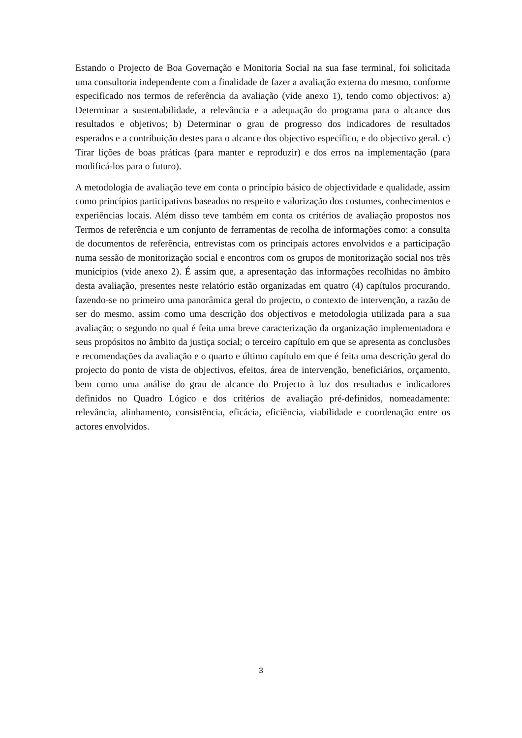Estando o Projecto de Boa Governação e Monitoria Social na sua fase terminal, foi solicitada uma consultoria independente com a finalidade de fazer a avaliação externa do mesmo, conforme especificado nos termos de referência da avaliação (vide anexo 1), tendo como objectivos: a) Determinar a sustentabilidade, a relevância e a adequação do programa para o alcance dos resultados e objetivos; b) Determinar o grau de progresso dos indicadores de resultados esperados e a contribuição destes para o alcance dos objectivo específico, e do objectivo geral. c) Tirar lições de boas práticas (para manter e reproduzir) e dos erros na implementação (para modificá-los para o futuro).
A metodologia de avaliação teve em conta o princípio básico de objectividade e qualidade, assim como princípios participativos baseados no respeito e valorização dos costumes, conhecimentos e experiências locais. Além disso teve também em conta os critérios de avaliação propostos nos Termos de referência e um conjunto de ferramentas de recolha de informações como: a consulta de documentos de referência, entrevistas com os principais actores envolvidos e a participação numa sessão de monitorização social e encontros com os grupos de monitorização social nos três municípios (vide anexo 2). É assim que, a apresentação das informações recolhidas no âmbito desta avaliação, presentes neste relatório estão organizadas em quatro (4) capítulos procurando, fazendo-se no primeiro uma panorâmica geral do projecto, o contexto de intervenção, a razão de ser do mesmo, assim como uma descrição dos objectivos e metodologia utilizada para a sua avaliação; o segundo no qual é feita uma breve caracterização da organização implementadora e seus propósitos no âmbito da justiça social; o terceiro capítulo em que se apresenta as conclusões e recomendações da avaliação e o quarto e último capítulo em que é feita uma descrição geral do projecto do ponto de vista de objectivos, efeitos, área de intervenção, beneficiários, orçamento, bem como uma análise do grau de alcance do Projecto à luz dos resultados e indicadores definidos no Quadro Lógico e dos critérios de avaliação pré-definidos, nomeadamente: relevância, alinhamento, consistência, eficácia, eficiência, viabilidade e coordenação entre os actores envolvidos.
3